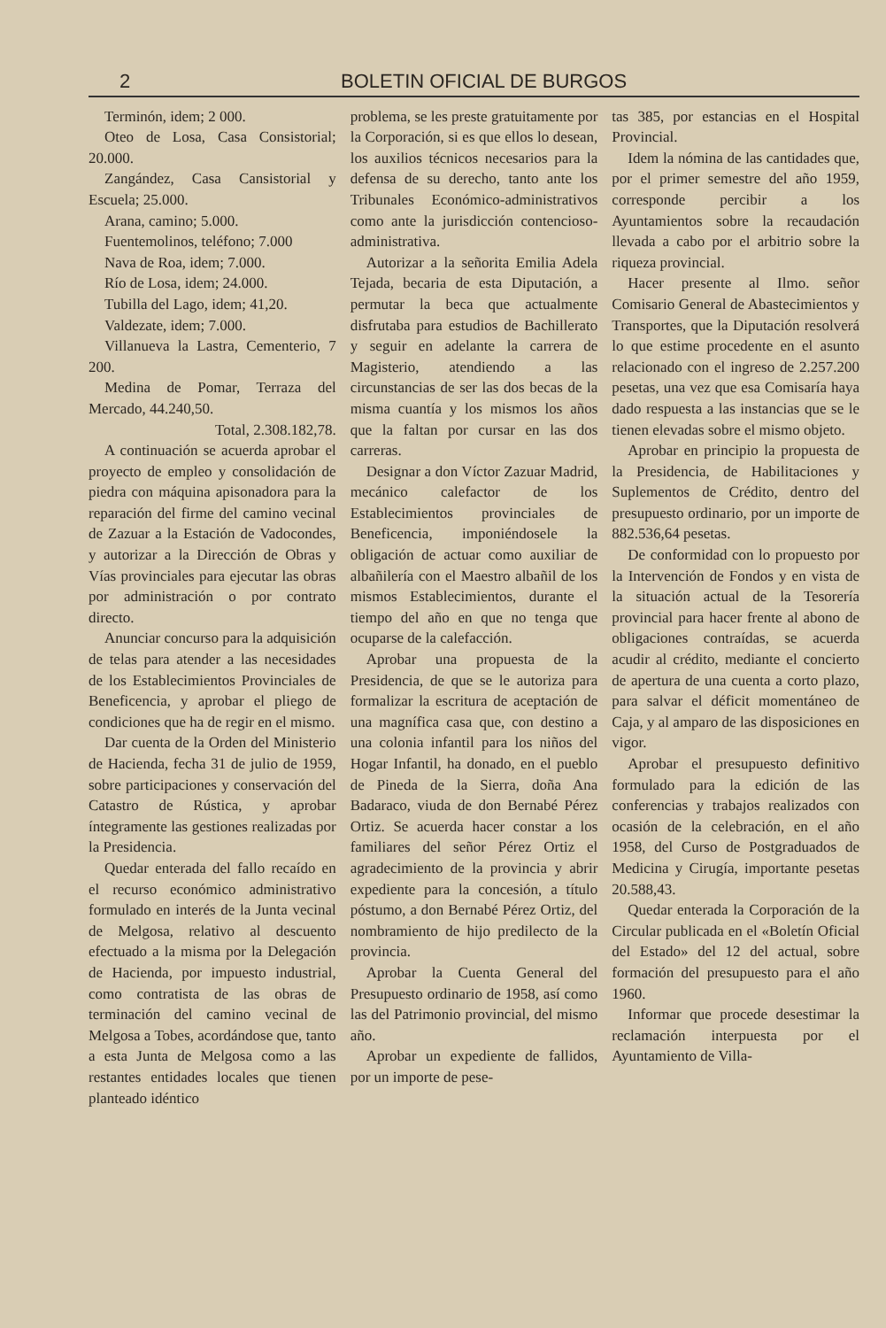2 BOLETIN OFICIAL DE BURGOS
Terminón, idem; 2 000.
Oteo de Losa, Casa Consistorial; 20.000.
Zangández, Casa Cansistorial y Escuela; 25.000.
Arana, camino; 5.000.
Fuentemolinos, teléfono; 7.000
Nava de Roa, idem; 7.000.
Río de Losa, idem; 24.000.
Tubilla del Lago, idem; 41,20.
Valdezate, idem; 7.000.
Villanueva la Lastra, Cementerio, 7 200.
Medina de Pomar, Terraza del Mercado, 44.240,50.
Total, 2.308.182,78.
A continuación se acuerda aprobar el proyecto de empleo y consolidación de piedra con máquina apisonadora para la reparación del firme del camino vecinal de Zazuar a la Estación de Vadocondes, y autorizar a la Dirección de Obras y Vías provinciales para ejecutar las obras por administración o por contrato directo.
Anunciar concurso para la adquisición de telas para atender a las necesidades de los Establecimientos Provinciales de Beneficencia, y aprobar el pliego de condiciones que ha de regir en el mismo.
Dar cuenta de la Orden del Ministerio de Hacienda, fecha 31 de julio de 1959, sobre participaciones y conservación del Catastro de Rústica, y aprobar íntegramente las gestiones realizadas por la Presidencia.
Quedar enterada del fallo recaído en el recurso económico administrativo formulado en interés de la Junta vecinal de Melgosa, relativo al descuento efectuado a la misma por la Delegación de Hacienda, por impuesto industrial, como contratista de las obras de terminación del camino vecinal de Melgosa a Tobes, acordándose que, tanto a esta Junta de Melgosa como a las restantes entidades locales que tienen planteado idéntico
problema, se les preste gratuitamente por la Corporación, si es que ellos lo desean, los auxilios técnicos necesarios para la defensa de su derecho, tanto ante los Tribunales Económico-administrativos como ante la jurisdicción contencioso-administrativa.
Autorizar a la señorita Emilia Adela Tejada, becaria de esta Diputación, a permutar la beca que actualmente disfrutaba para estudios de Bachillerato y seguir en adelante la carrera de Magisterio, atendiendo a las circunstancias de ser las dos becas de la misma cuantía y los mismos los años que la faltan por cursar en las dos carreras.
Designar a don Víctor Zazuar Madrid, mecánico calefactor de los Establecimientos provinciales de Beneficencia, imponiéndosele la obligación de actuar como auxiliar de albañilería con el Maestro albañil de los mismos Establecimientos, durante el tiempo del año en que no tenga que ocuparse de la calefacción.
Aprobar una propuesta de la Presidencia, de que se le autoriza para formalizar la escritura de aceptación de una magnífica casa que, con destino a una colonia infantil para los niños del Hogar Infantil, ha donado, en el pueblo de Pineda de la Sierra, doña Ana Badaraco, viuda de don Bernabé Pérez Ortiz. Se acuerda hacer constar a los familiares del señor Pérez Ortiz el agradecimiento de la provincia y abrir expediente para la concesión, a título póstumo, a don Bernabé Pérez Ortiz, del nombramiento de hijo predilecto de la provincia.
Aprobar la Cuenta General del Presupuesto ordinario de 1958, así como las del Patrimonio provincial, del mismo año.
Aprobar un expediente de fallidos, por un importe de pese-
tas 385, por estancias en el Hospital Provincial.
Idem la nómina de las cantidades que, por el primer semestre del año 1959, corresponde percibir a los Ayuntamientos sobre la recaudación llevada a cabo por el arbitrio sobre la riqueza provincial.
Hacer presente al Ilmo. señor Comisario General de Abastecimientos y Transportes, que la Diputación resolverá lo que estime procedente en el asunto relacionado con el ingreso de 2.257.200 pesetas, una vez que esa Comisaría haya dado respuesta a las instancias que se le tienen elevadas sobre el mismo objeto.
Aprobar en principio la propuesta de la Presidencia, de Habilitaciones y Suplementos de Crédito, dentro del presupuesto ordinario, por un importe de 882.536,64 pesetas.
De conformidad con lo propuesto por la Intervención de Fondos y en vista de la situación actual de la Tesorería provincial para hacer frente al abono de obligaciones contraídas, se acuerda acudir al crédito, mediante el concierto de apertura de una cuenta a corto plazo, para salvar el déficit momentáneo de Caja, y al amparo de las disposiciones en vigor.
Aprobar el presupuesto definitivo formulado para la edición de las conferencias y trabajos realizados con ocasión de la celebración, en el año 1958, del Curso de Postgraduados de Medicina y Cirugía, importante pesetas 20.588,43.
Quedar enterada la Corporación de la Circular publicada en el «Boletín Oficial del Estado» del 12 del actual, sobre formación del presupuesto para el año 1960.
Informar que procede desestimar la reclamación interpuesta por el Ayuntamiento de Villa-